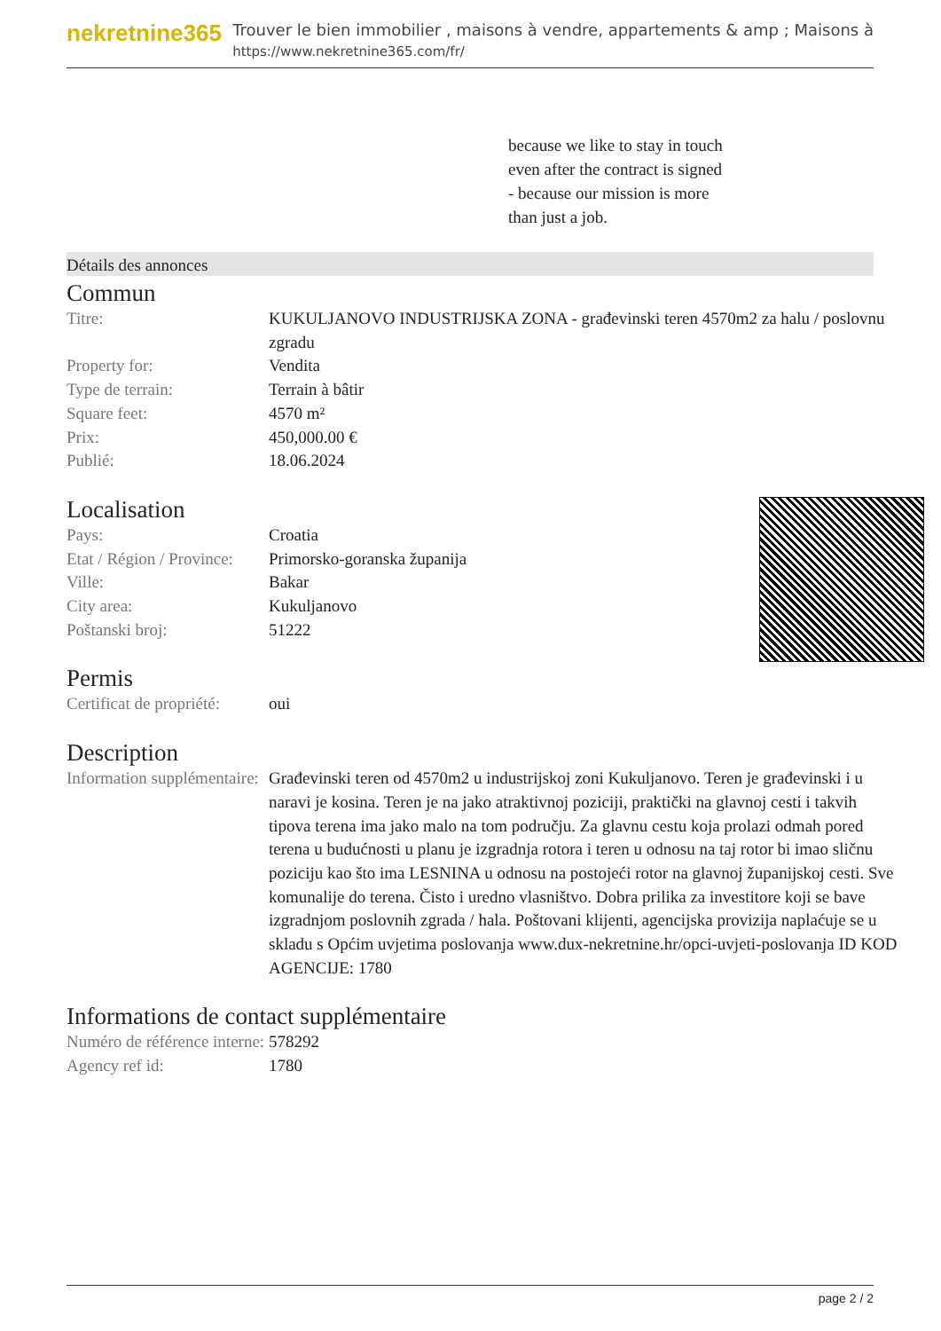nekretnine365
Trouver le bien immobilier , maisons à vendre, appartements & amp ; Maisons à
https://www.nekretnine365.com/fr/
because we like to stay in touch
even after the contract is signed
- because our mission is more
than just a job.
Détails des annonces
Commun
| Titre: | KUKULJANOVO INDUSTRIJSKA ZONA - građevinski teren 4570m2 za halu / poslovnu zgradu |
| Property for: | Vendita |
| Type de terrain: | Terrain à bâtir |
| Square feet: | 4570 m² |
| Prix: | 450,000.00 € |
| Publié: | 18.06.2024 |
Localisation
| Pays: | Croatia |
| Etat / Région / Province: | Primorsko-goranska županija |
| Ville: | Bakar |
| City area: | Kukuljanovo |
| Poštanski broj: | 51222 |
Permis
| Certificat de propriété: | oui |
Description
| Information supplémentaire: | Građevinski teren od 4570m2 u industrijskoj zoni Kukuljanovo. Teren je građevinski i u naravi je kosina. Teren je na jako atraktivnoj poziciji, praktički na glavnoj cesti i takvih tipova terena ima jako malo na tom području. Za glavnu cestu koja prolazi odmah pored terena u budućnosti u planu je izgradnja rotora i teren u odnosu na taj rotor bi imao sličnu poziciju kao što ima LESNINA u odnosu na postojeći rotor na glavnoj županijskoj cesti. Sve komunalije do terena. Čisto i uredno vlasništvo. Dobra prilika za investitore koji se bave izgradnjom poslovnih zgrada / hala. Poštovani klijenti, agencijska provizija naplaćuje se u skladu s Općim uvjetima poslovanja www.dux-nekretnine.hr/opci-uvjeti-poslovanja ID KOD AGENCIJE: 1780 |
Informations de contact supplémentaire
| Numéro de référence interne: | 578292 |
| Agency ref id: | 1780 |
page 2 / 2